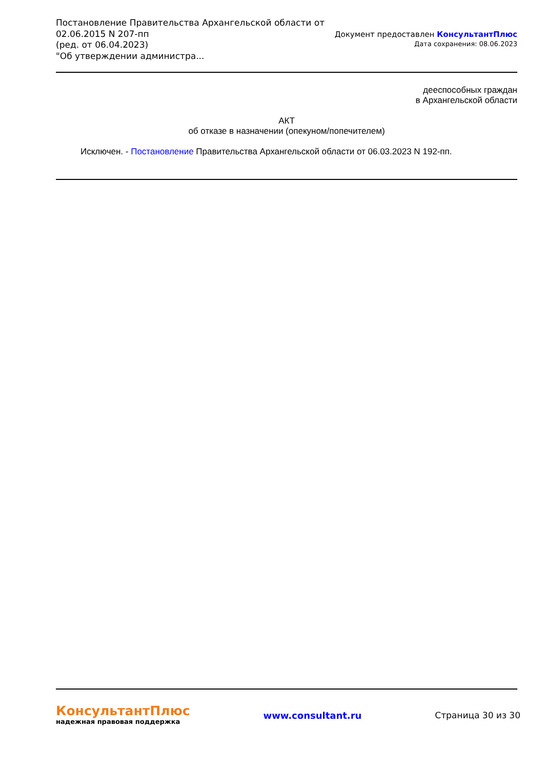Постановление Правительства Архангельской области от
02.06.2015 N 207-пп
(ред. от 06.04.2023)
"Об утверждении администра...
Документ предоставлен КонсультантПлюс
Дата сохранения: 08.06.2023
дееспособных граждан
в Архангельской области
АКТ
об отказе в назначении (опекуном/попечителем)
Исключен. - Постановление Правительства Архангельской области от 06.03.2023 N 192-пп.
КонсультантПлюс
надежная правовая поддержка
www.consultant.ru Страница 30 из 30